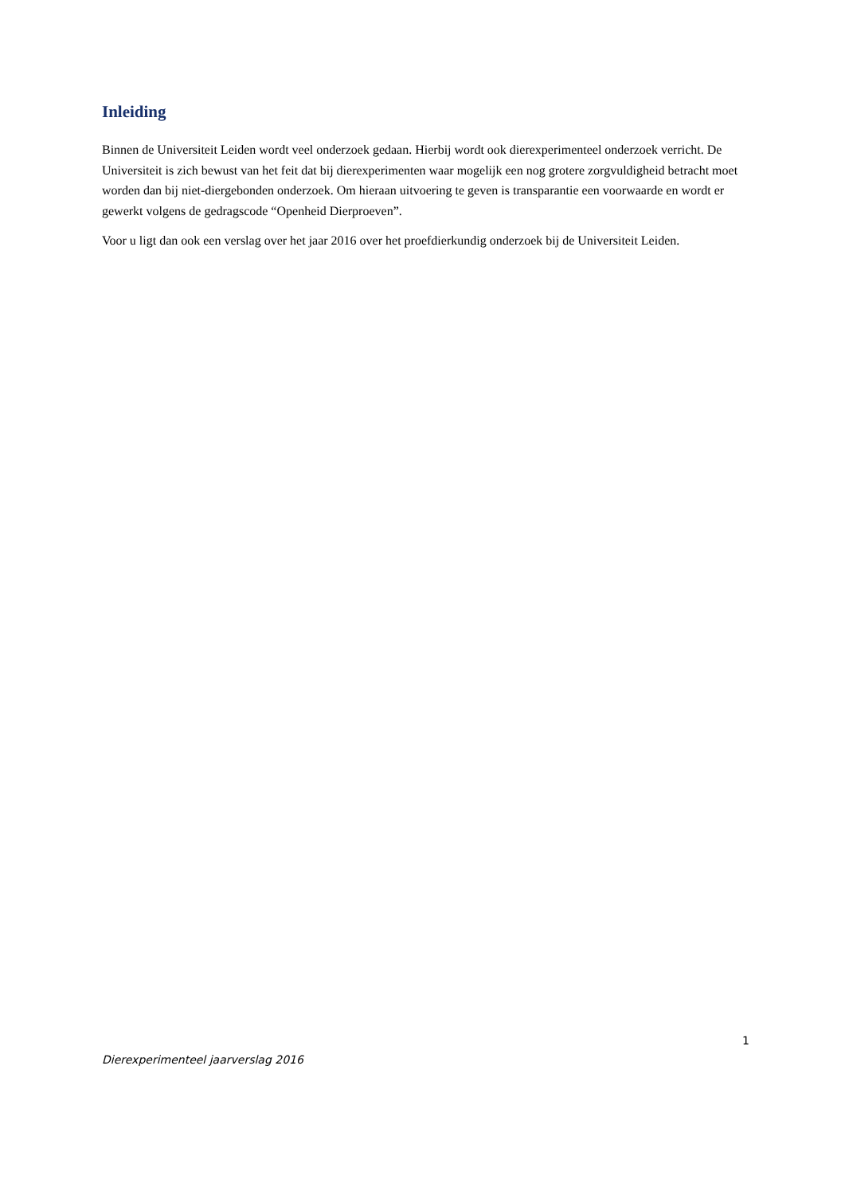Inleiding
Binnen de Universiteit Leiden wordt veel onderzoek gedaan. Hierbij wordt ook dierexperimenteel onderzoek verricht. De Universiteit is zich bewust van het feit dat bij dierexperimenten waar mogelijk een nog grotere zorgvuldigheid betracht moet worden dan bij niet-diergebonden onderzoek. Om hieraan uitvoering te geven is transparantie een voorwaarde en wordt er gewerkt volgens de gedragscode “Openheid Dierproeven”.
Voor u ligt dan ook een verslag over het jaar 2016 over het proefdierkundig onderzoek bij de Universiteit Leiden.
1
Dierexperimenteel jaarverslag 2016